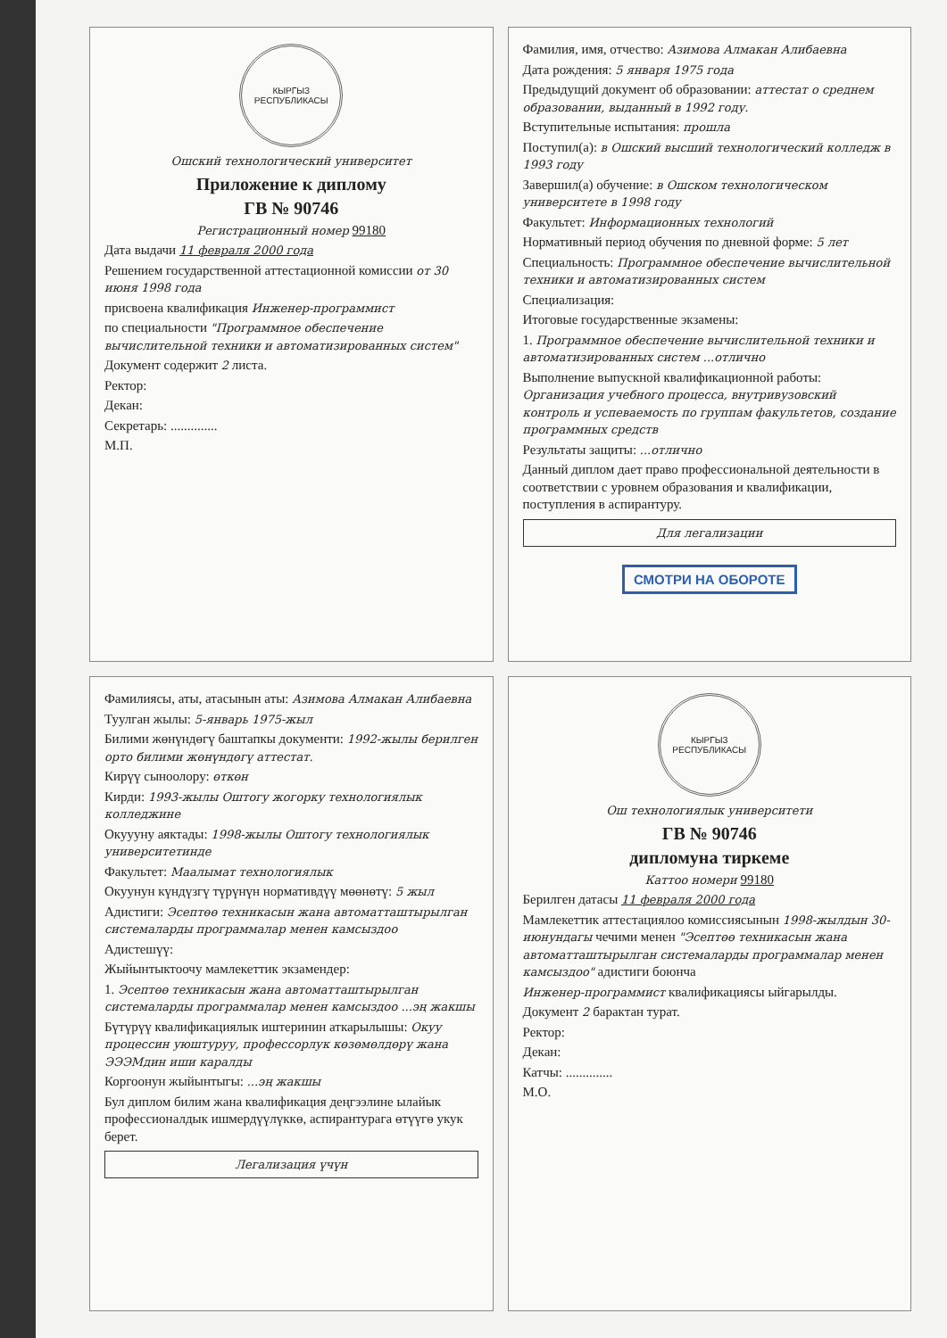КЫРГЫЗ РЕСПУБЛИКАСЫ
Ошский технологический университет
Приложение к диплому
ГВ № 90746
Регистрационный номер 99180
Дата выдачи 11 февраля 2000 года
Решением государственной аттестационной комиссии от 30 июня 1998 года
присвоена квалификация Инженер-программист
по специальности "Программное обеспечение вычислительной техники и автоматизированных систем"
Документ содержит 2 листа.
Ректор:
Декан:
Секретарь: ..............
М.П.
Фамилия, имя, отчество: Азимова Алмакан Алибаевна
Дата рождения: 5 января 1975 года
Предыдущий документ об образовании: аттестат о среднем образовании, выданный в 1992 году.
Вступительные испытания: прошла
Поступил(а): в Ошский высший технологический колледж в 1993 году
Завершил(а) обучение: в Ошском технологическом университете в 1998 году
Факультет: Информационных технологий
Нормативный период обучения по дневной форме: 5 лет
Специальность: Программное обеспечение вычислительной техники и автоматизированных систем
Специализация:
Итоговые государственные экзамены:
1. Программное обеспечение вычислительной техники и автоматизированных систем ...отлично
Выполнение выпускной квалификационной работы: Организация учебного процесса, внутривузовский контроль и успеваемость по группам факультетов, создание программных средств
Результаты защиты: ...отлично
Данный диплом дает право профессиональной деятельности в соответствии с уровнем образования и квалификации, поступления в аспирантуру.
Для легализации
СМОТРИ НА ОБОРОТЕ
Фамилиясы, аты, атасынын аты: Азимова Алмакан Алибаевна
Туулган жылы: 5-январь 1975-жыл
Билими жөнүндөгү баштапкы документи: 1992-жылы берилген орто билими жөнүндөгү аттестат.
Кирүү сыноолору: өткөн
Кирди: 1993-жылы Оштогу жогорку технологиялык колледжине
Окуууну аяктады: 1998-жылы Оштогу технологиялык университетинде
Факультет: Маалымат технологиялык
Окуунун күндүзгү түрүнүн нормативдүү мөөнөтү: 5 жыл
Адистиги: Эсептөө техникасын жана автоматташтырылган системаларды программалар менен камсыздоо
Адистешүү:
Жыйынтыктоочу мамлекеттик экзамендер:
1. Эсептөө техникасын жана автоматташтырылган системаларды программалар менен камсыздоо ...эң жакшы
Бүтүрүү квалификациялык иштеринин аткарылышы: Окуу процессин уюштуруу, профессорлук көзөмөлдөрү жана ЭЭЭМдин иши каралды
Коргоонун жыйынтыгы: ...эң жакшы
Бул диплом билим жана квалификация деңгээлине ылайык профессионалдык ишмердүүлүккө, аспирантурага өтүүгө укук берет.
Легализация үчүн
КЫРГЫЗ РЕСПУБЛИКАСЫ
Ош технологиялык университети
ГВ № 90746
дипломуна тиркеме
Каттоо номери 99180
Берилген датасы 11 февраля 2000 года
Мамлекеттик аттестациялоо комиссиясынын 1998-жылдын 30-июнундагы чечими менен "Эсептөө техникасын жана автоматташтырылган системаларды программалар менен камсыздоо" адистиги боюнча
Инженер-программист квалификациясы ыйгарылды.
Документ 2 барактан турат.
Ректор:
Декан:
Катчы: ..............
М.О.